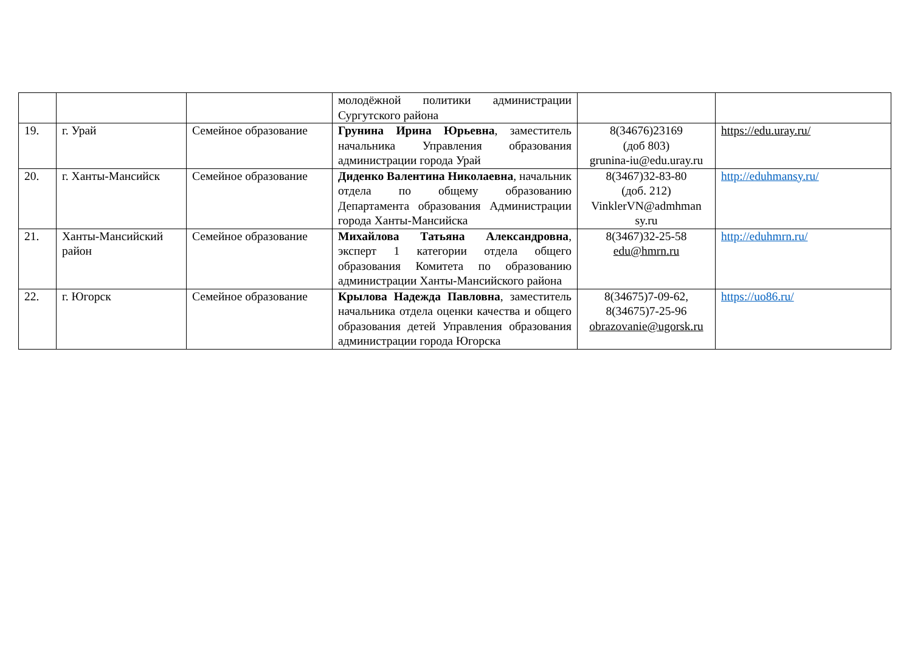| | | | молодёжной политики администрации Сургутского района | | |
| 19. | г. Урай | Семейное образование | Грунина Ирина Юрьевна , заместитель начальника Управления образования администрации города Урай | 8(34676)23169 (доб 803) grunina-iu@edu.uray.ru | https://edu.uray.ru/ |
| 20. | г. Ханты-Мансийск | Семейное образование | Диденко Валентина Николаевна , начальник отдела по общему образованию Департамента образования Администрации города Ханты-Мансийска | 8(3467)32-83-80 (доб. 212) VinklerVN@admhman sy.ru | http://eduhmansy.ru/ |
| 21. | Ханты-Мансийский район | Семейное образование | Михайлова Татьяна Александровна , эксперт 1 категории отдела общего образования Комитета по образованию администрации Ханты-Мансийского района | 8(3467)32-25-58 edu@hmrn.ru | http://eduhmrn.ru/ |
| 22. | г. Югорск | Семейное образование | Крылова Надежда Павловна , заместитель начальника отдела оценки качества и общего образования детей Управления образования администрации города Югорска | 8(34675)7-09-62, 8(34675)7-25-96 obrazovanie@ugorsk.ru | https://uo86.ru/ |